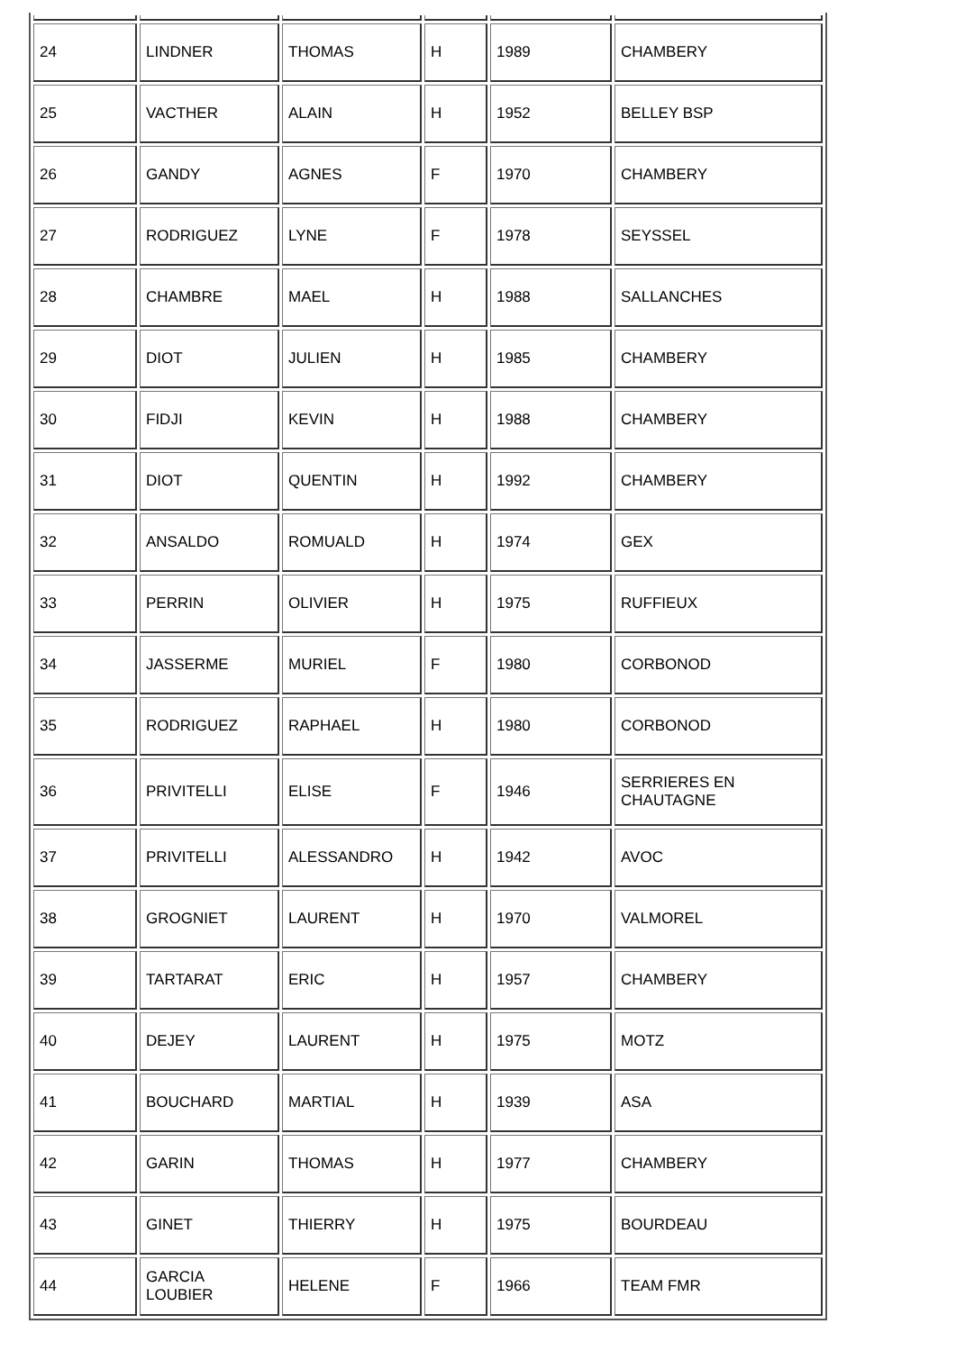| 24 | LINDNER | THOMAS | H | 1989 | CHAMBERY |
| 25 | VACTHER | ALAIN | H | 1952 | BELLEY BSP |
| 26 | GANDY | AGNES | F | 1970 | CHAMBERY |
| 27 | RODRIGUEZ | LYNE | F | 1978 | SEYSSEL |
| 28 | CHAMBRE | MAEL | H | 1988 | SALLANCHES |
| 29 | DIOT | JULIEN | H | 1985 | CHAMBERY |
| 30 | FIDJI | KEVIN | H | 1988 | CHAMBERY |
| 31 | DIOT | QUENTIN | H | 1992 | CHAMBERY |
| 32 | ANSALDO | ROMUALD | H | 1974 | GEX |
| 33 | PERRIN | OLIVIER | H | 1975 | RUFFIEUX |
| 34 | JASSERME | MURIEL | F | 1980 | CORBONOD |
| 35 | RODRIGUEZ | RAPHAEL | H | 1980 | CORBONOD |
| 36 | PRIVITELLI | ELISE | F | 1946 | SERRIERES EN CHAUTAGNE |
| 37 | PRIVITELLI | ALESSANDRO | H | 1942 | AVOC |
| 38 | GROGNIET | LAURENT | H | 1970 | VALMOREL |
| 39 | TARTARAT | ERIC | H | 1957 | CHAMBERY |
| 40 | DEJEY | LAURENT | H | 1975 | MOTZ |
| 41 | BOUCHARD | MARTIAL | H | 1939 | ASA |
| 42 | GARIN | THOMAS | H | 1977 | CHAMBERY |
| 43 | GINET | THIERRY | H | 1975 | BOURDEAU |
| 44 | GARCIA LOUBIER | HELENE | F | 1966 | TEAM FMR |